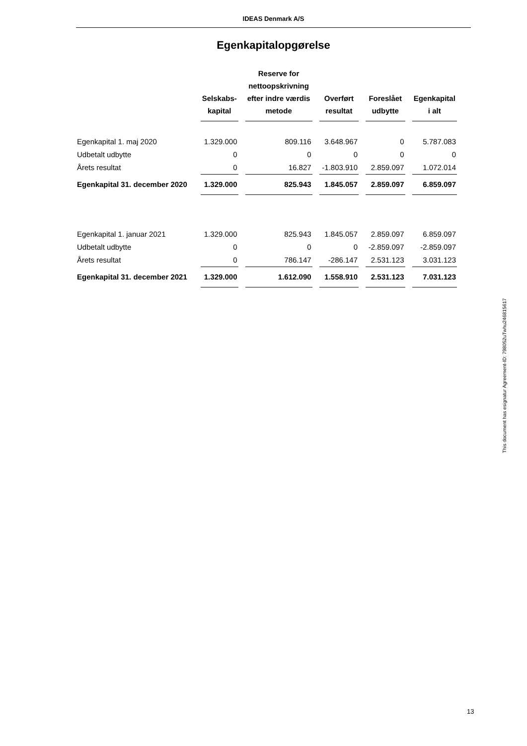IDEAS Denmark A/S
Egenkapitalopgørelse
| | Selskabs- kapital | Reserve for nettoopskrivning efter indre værdis metode | Overført resultat | Foreslået udbytte | Egenkapital i alt |
| --- | --- | --- | --- | --- | --- |
| Egenkapital 1. maj 2020 | 1.329.000 | 809.116 | 3.648.967 | 0 | 5.787.083 |
| Udbetalt udbytte | 0 | 0 | 0 | 0 | 0 |
| Årets resultat | 0 | 16.827 | -1.803.910 | 2.859.097 | 1.072.014 |
| Egenkapital 31. december 2020 | 1.329.000 | 825.943 | 1.845.057 | 2.859.097 | 6.859.097 |
| Egenkapital 1. januar 2021 | 1.329.000 | 825.943 | 1.845.057 | 2.859.097 | 6.859.097 |
| Udbetalt udbytte | 0 | 0 | 0 | -2.859.097 | -2.859.097 |
| Årets resultat | 0 | 786.147 | -286.147 | 2.531.123 | 3.031.123 |
| Egenkapital 31. december 2021 | 1.329.000 | 1.612.090 | 1.558.910 | 2.531.123 | 7.031.123 |
This document has esignatur Agreement-ID: 798052uTwhu24681561​7
13